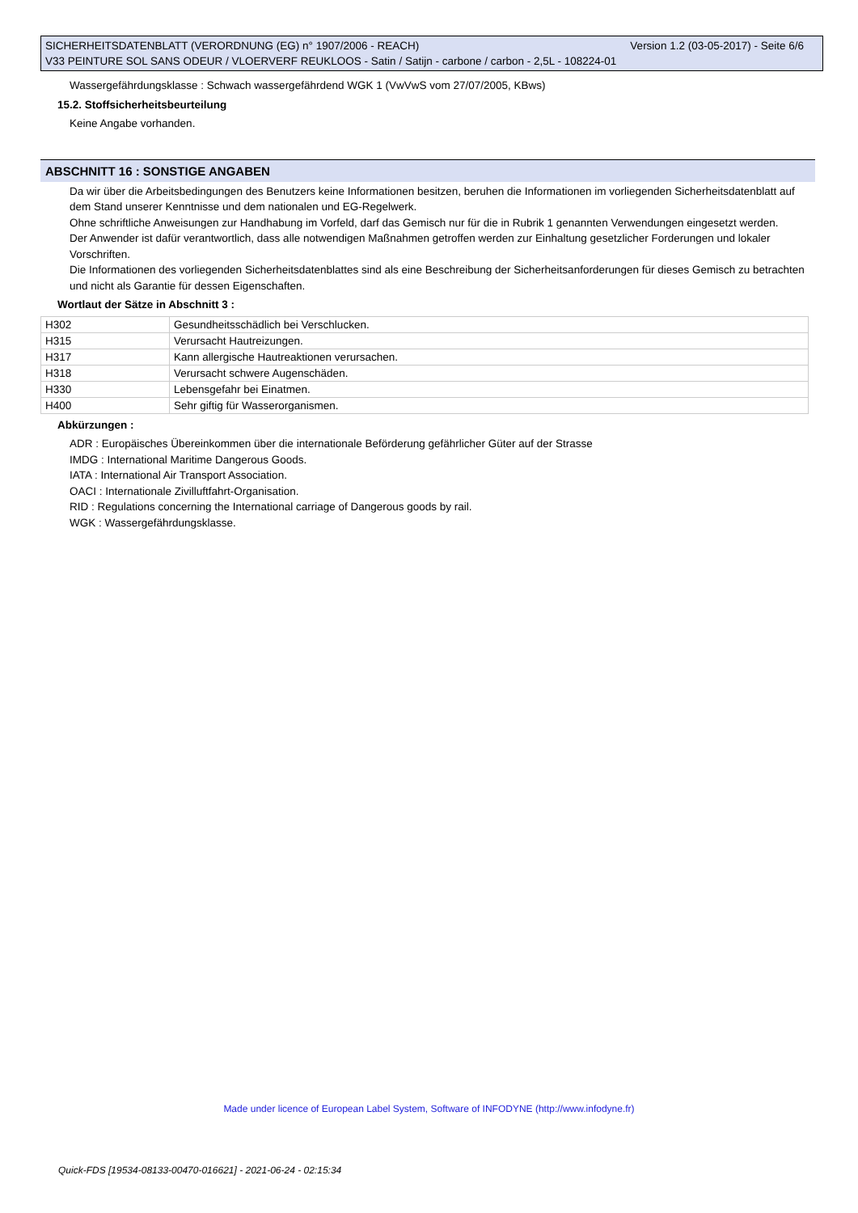SICHERHEITSDATENBLATT (VERORDNUNG (EG) n° 1907/2006 - REACH) Version 1.2 (03-05-2017) - Seite 6/6
V33 PEINTURE SOL SANS ODEUR / VLOERVERF REUKLOOS - Satin / Satijn - carbone / carbon - 2,5L - 108224-01
Wassergefährdungsklasse : Schwach wassergefährdend WGK 1 (VwVwS vom 27/07/2005, KBws)
15.2. Stoffsicherheitsbeurteilung
Keine Angabe vorhanden.
ABSCHNITT 16 : SONSTIGE ANGABEN
Da wir über die Arbeitsbedingungen des Benutzers keine Informationen besitzen, beruhen die Informationen im vorliegenden Sicherheitsdatenblatt auf dem Stand unserer Kenntnisse und dem nationalen und EG-Regelwerk.
Ohne schriftliche Anweisungen zur Handhabung im Vorfeld, darf das Gemisch nur für die in Rubrik 1 genannten Verwendungen eingesetzt werden.
Der Anwender ist dafür verantwortlich, dass alle notwendigen Maßnahmen getroffen werden zur Einhaltung gesetzlicher Forderungen und lokaler Vorschriften.
Die Informationen des vorliegenden Sicherheitsdatenblattes sind als eine Beschreibung der Sicherheitsanforderungen für dieses Gemisch zu betrachten und nicht als Garantie für dessen Eigenschaften.
Wortlaut der Sätze in Abschnitt 3 :
| H302 | Gesundheitsschädlich bei Verschlucken. |
| H315 | Verursacht Hautreizungen. |
| H317 | Kann allergische Hautreaktionen verursachen. |
| H318 | Verursacht schwere Augenschäden. |
| H330 | Lebensgefahr bei Einatmen. |
| H400 | Sehr giftig für Wasserorganismen. |
Abkürzungen :
ADR : Europäisches Übereinkommen über die internationale Beförderung gefährlicher Güter auf der Strasse
IMDG : International Maritime Dangerous Goods.
IATA : International Air Transport Association.
OACI : Internationale Zivilluftfahrt-Organisation.
RID : Regulations concerning the International carriage of Dangerous goods by rail.
WGK : Wassergefährdungsklasse.
Made under licence of European Label System, Software of INFODYNE (http://www.infodyne.fr)
Quick-FDS [19534-08133-00470-016621] - 2021-06-24 - 02:15:34